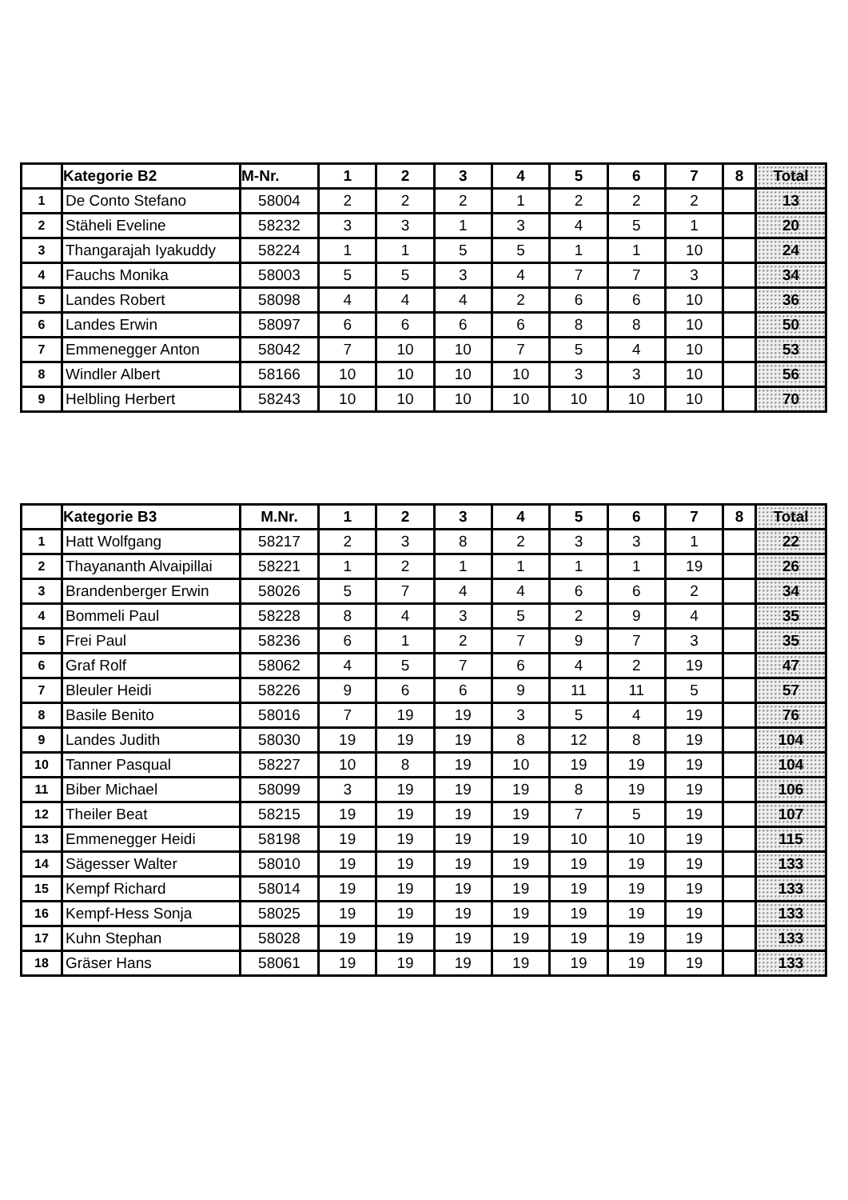| | Kategorie B2 | M-Nr. | 1 | 2 | 3 | 4 | 5 | 6 | 7 | 8 | Total |
| --- | --- | --- | --- | --- | --- | --- | --- | --- | --- | --- | --- |
| 1 | De Conto Stefano | 58004 | 2 | 2 | 2 | 1 | 2 | 2 | 2 | | 13 |
| 2 | Stäheli Eveline | 58232 | 3 | 3 | 1 | 3 | 4 | 5 | 1 | | 20 |
| 3 | Thangarajah Iyakuddy | 58224 | 1 | 1 | 5 | 5 | 1 | 1 | 10 | | 24 |
| 4 | Fauchs Monika | 58003 | 5 | 5 | 3 | 4 | 7 | 7 | 3 | | 34 |
| 5 | Landes Robert | 58098 | 4 | 4 | 4 | 2 | 6 | 6 | 10 | | 36 |
| 6 | Landes Erwin | 58097 | 6 | 6 | 6 | 6 | 8 | 8 | 10 | | 50 |
| 7 | Emmenegger Anton | 58042 | 7 | 10 | 10 | 7 | 5 | 4 | 10 | | 53 |
| 8 | Windler Albert | 58166 | 10 | 10 | 10 | 10 | 3 | 3 | 10 | | 56 |
| 9 | Helbling Herbert | 58243 | 10 | 10 | 10 | 10 | 10 | 10 | 10 | | 70 |
| | Kategorie B3 | M.Nr. | 1 | 2 | 3 | 4 | 5 | 6 | 7 | 8 | Total |
| --- | --- | --- | --- | --- | --- | --- | --- | --- | --- | --- | --- |
| 1 | Hatt Wolfgang | 58217 | 2 | 3 | 8 | 2 | 3 | 3 | 1 | | 22 |
| 2 | Thayananth Alvaipillai | 58221 | 1 | 2 | 1 | 1 | 1 | 1 | 19 | | 26 |
| 3 | Brandenberger Erwin | 58026 | 5 | 7 | 4 | 4 | 6 | 6 | 2 | | 34 |
| 4 | Bommeli Paul | 58228 | 8 | 4 | 3 | 5 | 2 | 9 | 4 | | 35 |
| 5 | Frei Paul | 58236 | 6 | 1 | 2 | 7 | 9 | 7 | 3 | | 35 |
| 6 | Graf Rolf | 58062 | 4 | 5 | 7 | 6 | 4 | 2 | 19 | | 47 |
| 7 | Bleuler Heidi | 58226 | 9 | 6 | 6 | 9 | 11 | 11 | 5 | | 57 |
| 8 | Basile Benito | 58016 | 7 | 19 | 19 | 3 | 5 | 4 | 19 | | 76 |
| 9 | Landes Judith | 58030 | 19 | 19 | 19 | 8 | 12 | 8 | 19 | | 104 |
| 10 | Tanner Pasqual | 58227 | 10 | 8 | 19 | 10 | 19 | 19 | 19 | | 104 |
| 11 | Biber Michael | 58099 | 3 | 19 | 19 | 19 | 8 | 19 | 19 | | 106 |
| 12 | Theiler Beat | 58215 | 19 | 19 | 19 | 19 | 7 | 5 | 19 | | 107 |
| 13 | Emmenegger Heidi | 58198 | 19 | 19 | 19 | 19 | 10 | 10 | 19 | | 115 |
| 14 | Sägesser Walter | 58010 | 19 | 19 | 19 | 19 | 19 | 19 | 19 | | 133 |
| 15 | Kempf Richard | 58014 | 19 | 19 | 19 | 19 | 19 | 19 | 19 | | 133 |
| 16 | Kempf-Hess Sonja | 58025 | 19 | 19 | 19 | 19 | 19 | 19 | 19 | | 133 |
| 17 | Kuhn Stephan | 58028 | 19 | 19 | 19 | 19 | 19 | 19 | 19 | | 133 |
| 18 | Gräser Hans | 58061 | 19 | 19 | 19 | 19 | 19 | 19 | 19 | | 133 |